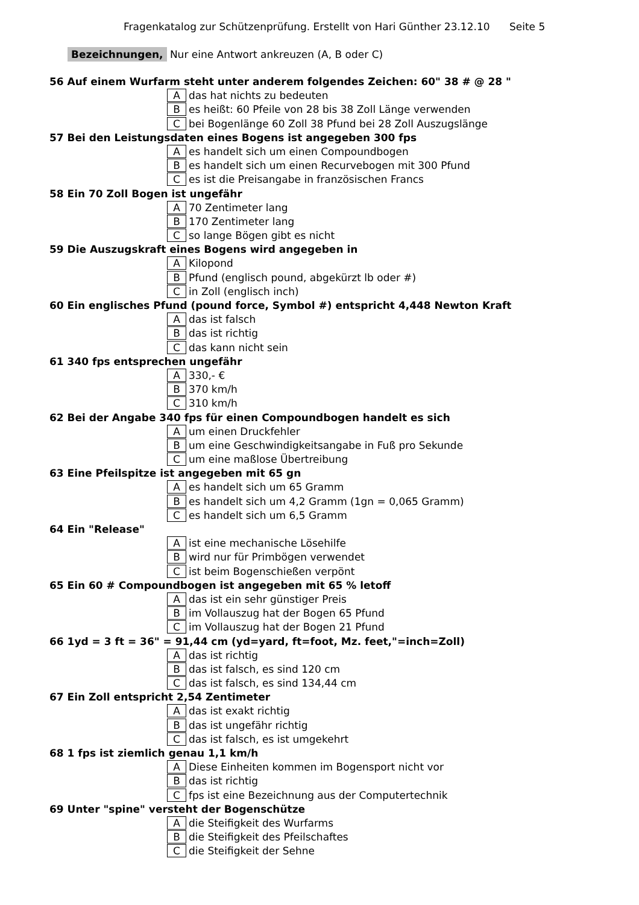Fragenkatalog zur Schützenprüfung. Erstellt von Hari Günther 23.12.10 Seite 5
Bezeichnungen, Nur eine Antwort ankreuzen (A, B oder C)
56 Auf einem Wurfarm steht unter anderem folgendes Zeichen: 60" 38 # @ 28 "
Adas hat nichts zu bedeuten
Bes heißt: 60 Pfeile von 28 bis 38 Zoll Länge verwenden
Cbei Bogenlänge 60 Zoll 38 Pfund bei 28 Zoll Auszugslänge
57 Bei den Leistungsdaten eines Bogens ist angegeben 300 fps
Aes handelt sich um einen Compoundbogen
Bes handelt sich um einen Recurvebogen mit 300 Pfund
Ces ist die Preisangabe in französischen Francs
58 Ein 70 Zoll Bogen ist ungefähr
A 70 Zentimeter lang
B 170 Zentimeter lang
Cso lange Bögen gibt es nicht
59 Die Auszugskraft eines Bogens wird angegeben in
A Kilopond
B Pfund (englisch pound, abgekürzt lb oder #)
Cin Zoll (englisch inch)
60 Ein englisches Pfund (pound force, Symbol #) entspricht 4,448 Newton Kraft
Adas ist falsch
Bdas ist richtig
Cdas kann nicht sein
61 340 fps entsprechen ungefähr
A 330,- €
B 370 km/h
C 310 km/h
62 Bei der Angabe 340 fps für einen Compoundbogen handelt es sich
Aum einen Druckfehler
Bum eine Geschwindigkeitsangabe in Fuß pro Sekunde
Cum eine maßlose Übertreibung
63 Eine Pfeilspitze ist angegeben mit 65 gn
Aes handelt sich um 65 Gramm
Bes handelt sich um 4,2 Gramm (1gn = 0,065 Gramm)
Ces handelt sich um 6,5 Gramm
64 Ein "Release"
Aist eine mechanische Lösehilfe
Bwird nur für Primbögen verwendet
Cist beim Bogenschießen verpönt
65 Ein 60 # Compoundbogen ist angegeben mit 65 % letoff
Adas ist ein sehr günstiger Preis
Bim Vollauszug hat der Bogen 65 Pfund
Cim Vollauszug hat der Bogen 21 Pfund
66 1yd = 3 ft = 36" = 91,44 cm (yd=yard, ft=foot, Mz. feet,"=inch=Zoll)
Adas ist richtig
Bdas ist falsch, es sind 120 cm
Cdas ist falsch, es sind 134,44 cm
67 Ein Zoll entspricht 2,54 Zentimeter
Adas ist exakt richtig
Bdas ist ungefähr richtig
Cdas ist falsch, es ist umgekehrt
68 1 fps ist ziemlich genau 1,1 km/h
A Diese Einheiten kommen im Bogensport nicht vor
Bdas ist richtig
Cfps ist eine Bezeichnung aus der Computertechnik
69 Unter "spine" versteht der Bogenschütze
Adie Steifigkeit des Wurfarms
Bdie Steifigkeit des Pfeilschaftes
Cdie Steifigkeit der Sehne